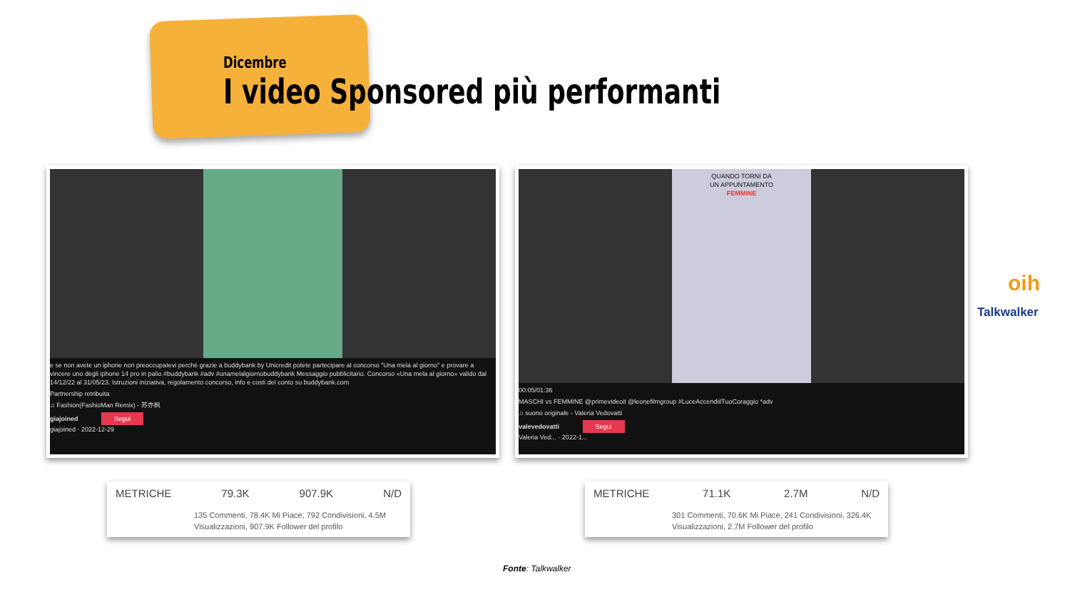Dicembre
I video Sponsored più performanti
e se non avete un iphone non preoccupatevi perché grazie a buddybank by Unicredit potete partecipare al concorso "Una mela al giorno" e provare a vincere uno degli iphone 14 pro in palio #buddybank #adv #unamelalgiornobuddybank Messaggio pubblicitario. Concorso «Una mela al giorno» valido dal 14/12/22 al 31/05/23. Istruzioni iniziativa, regolamento concorso, info e costi del conto su buddybank.com
Partnership retribuita
♫ Fashion(FashioMan Remix) - 苏亦枫
giajoined Segui
giajoined · 2022-12-29
QUANDO TORNI DA
UN APPUNTAMENTO
FEMMINE
00:05/01:36
MASCHI vs FEMMINE @primevideoit @leonefilmgroup #LuceAccendiilTuoCoraggio *adv
♫ suono originale - Valeria Vedovatti
valevedovatti Segui
Valeria Ved... · 2022-1...
METRICHE 79.3K 907.9K N/D
135 Commenti, 78.4K Mi Piace, 792 Condivisioni, 4.5M Visualizzazioni, 907.9K Follower del profilo
METRICHE 71.1K 2.7M N/D
301 Commenti, 70.6K Mi Piace, 241 Condivisioni, 326.4K Visualizzazioni, 2.7M Follower del profilo
oih
Talkwalker
Fonte: Talkwalker